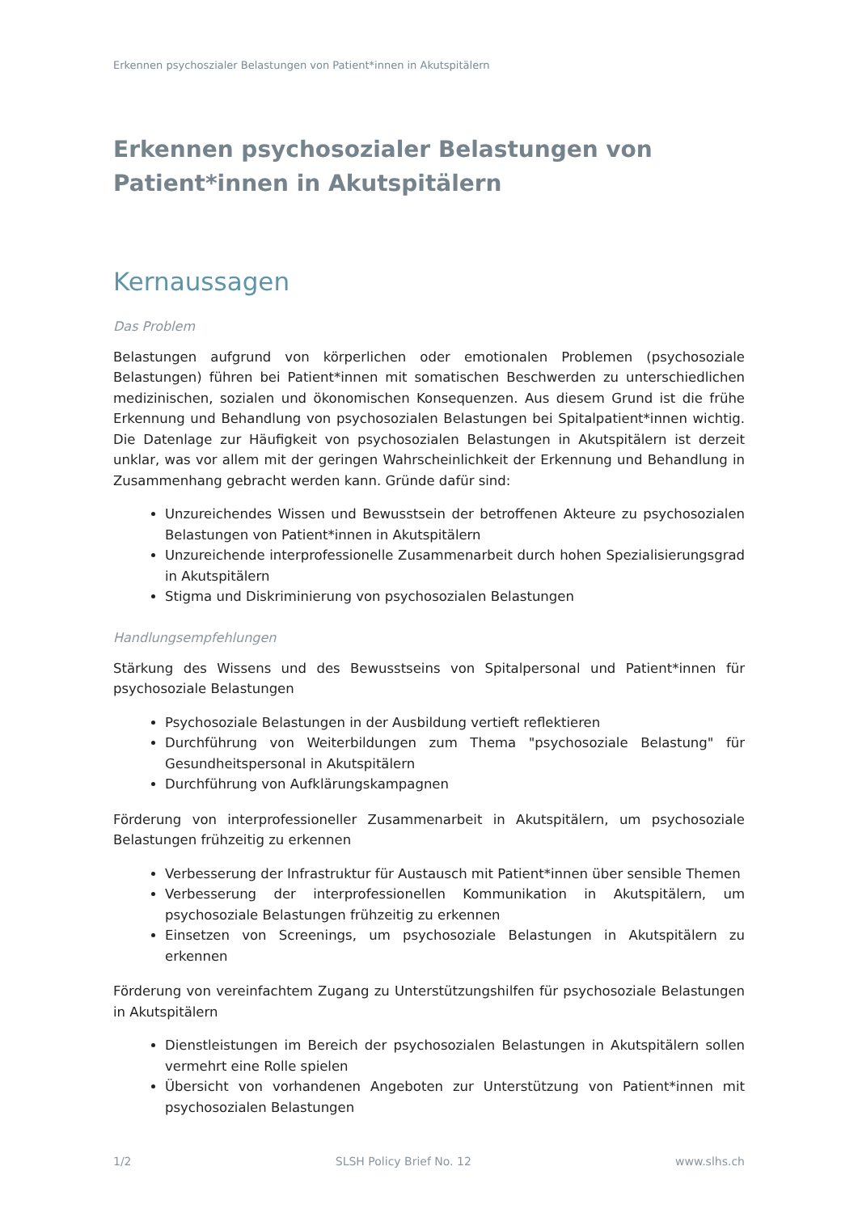Erkennen psychoszialer Belastungen von Patient*innen in Akutspitälern
Erkennen psychosozialer Belastungen von Patient*innen in Akutspitälern
Kernaussagen
Das Problem
Belastungen aufgrund von körperlichen oder emotionalen Problemen (psychosoziale Belastungen) führen bei Patient*innen mit somatischen Beschwerden zu unterschiedlichen medizinischen, sozialen und ökonomischen Konsequenzen. Aus diesem Grund ist die frühe Erkennung und Behandlung von psychosozialen Belastungen bei Spitalpatient*innen wichtig. Die Datenlage zur Häufigkeit von psychosozialen Belastungen in Akutspitälern ist derzeit unklar, was vor allem mit der geringen Wahrscheinlichkeit der Erkennung und Behandlung in Zusammenhang gebracht werden kann. Gründe dafür sind:
Unzureichendes Wissen und Bewusstsein der betroffenen Akteure zu psychosozialen Belastungen von Patient*innen in Akutspitälern
Unzureichende interprofessionelle Zusammenarbeit durch hohen Spezialisierungsgrad in Akutspitälern
Stigma und Diskriminierung von psychosozialen Belastungen
Handlungsempfehlungen
Stärkung des Wissens und des Bewusstseins von Spitalpersonal und Patient*innen für psychosoziale Belastungen
Psychosoziale Belastungen in der Ausbildung vertieft reflektieren
Durchführung von Weiterbildungen zum Thema "psychosoziale Belastung" für Gesundheitspersonal in Akutspitälern
Durchführung von Aufklärungskampagnen
Förderung von interprofessioneller Zusammenarbeit in Akutspitälern, um psychosoziale Belastungen frühzeitig zu erkennen
Verbesserung der Infrastruktur für Austausch mit Patient*innen über sensible Themen
Verbesserung der interprofessionellen Kommunikation in Akutspitälern, um psychosoziale Belastungen frühzeitig zu erkennen
Einsetzen von Screenings, um psychosoziale Belastungen in Akutspitälern zu erkennen
Förderung von vereinfachtem Zugang zu Unterstützungshilfen für psychosoziale Belastungen in Akutspitälern
Dienstleistungen im Bereich der psychosozialen Belastungen in Akutspitälern sollen vermehrt eine Rolle spielen
Übersicht von vorhandenen Angeboten zur Unterstützung von Patient*innen mit psychosozialen Belastungen
1/2 SLSH Policy Brief No. 12 www.slhs.ch